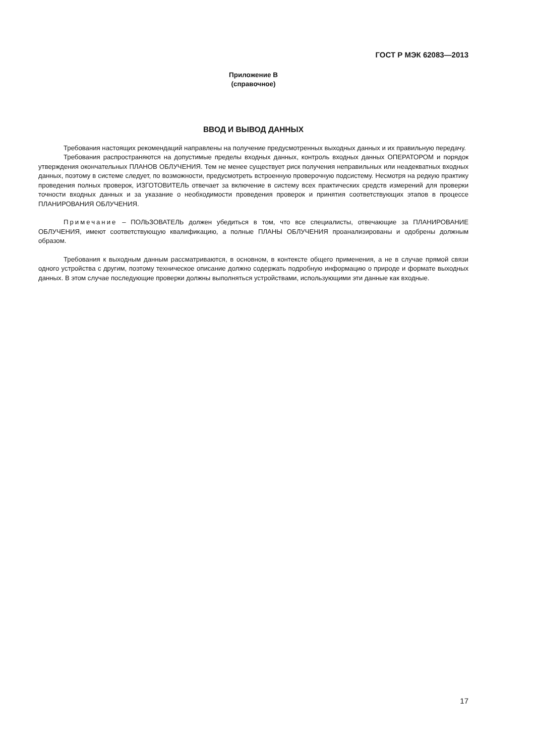ГОСТ Р МЭК 62083—2013
Приложение В
(справочное)
ВВОД И ВЫВОД ДАННЫХ
Требования настоящих рекомендаций направлены на получение предусмотренных выходных данных и их правильную передачу.
Требования распространяются на допустимые пределы входных данных, контроль входных данных ОПЕРАТОРОМ и порядок утверждения окончательных ПЛАНОВ ОБЛУЧЕНИЯ. Тем не менее существует риск получения неправильных или неадекватных входных данных, поэтому в системе следует, по возможности, предусмотреть встроенную проверочную подсистему. Несмотря на редкую практику проведения полных проверок, ИЗГОТОВИТЕЛЬ отвечает за включение в систему всех практических средств измерений для проверки точности входных данных и за указание о необходимости проведения проверок и принятия соответствующих этапов в процессе ПЛАНИРОВАНИЯ ОБЛУЧЕНИЯ.
Примечание – ПОЛЬЗОВАТЕЛЬ должен убедиться в том, что все специалисты, отвечающие за ПЛАНИРОВАНИЕ ОБЛУЧЕНИЯ, имеют соответствующую квалификацию, а полные ПЛАНЫ ОБЛУЧЕНИЯ проанализированы и одобрены должным образом.
Требования к выходным данным рассматриваются, в основном, в контексте общего применения, а не в случае прямой связи одного устройства с другим, поэтому техническое описание должно содержать подробную информацию о природе и формате выходных данных. В этом случае последующие проверки должны выполняться устройствами, использующими эти данные как входные.
17